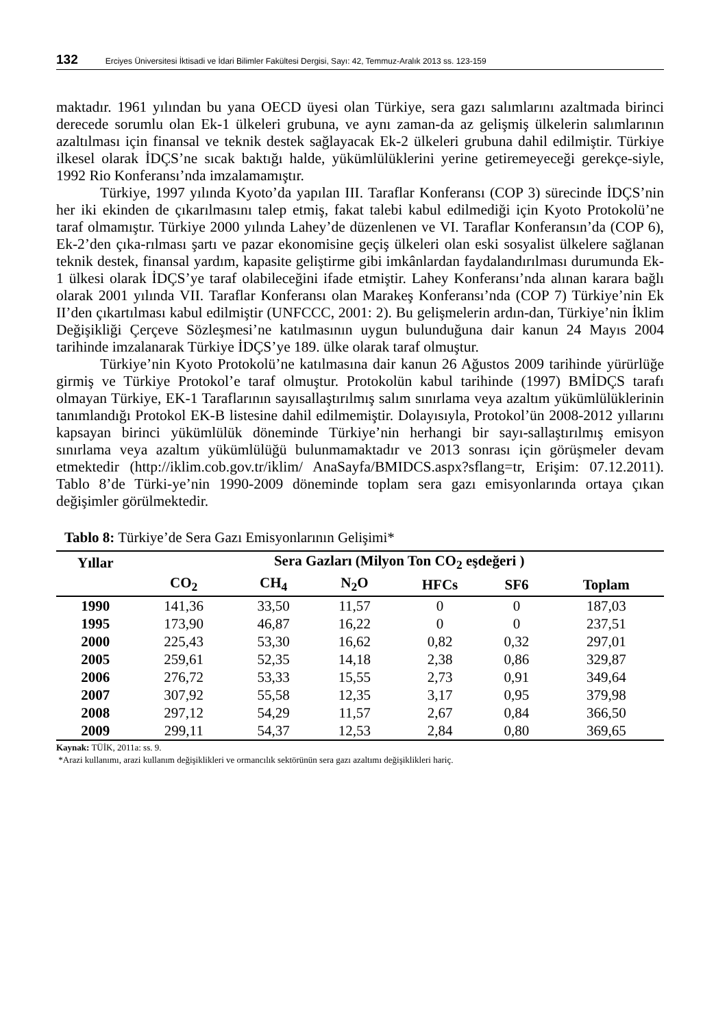132 Erciyes Üniversitesi İktisadi ve İdari Bilimler Fakültesi Dergisi, Sayı: 42, Temmuz-Aralık 2013 ss. 123-159
maktadır. 1961 yılından bu yana OECD üyesi olan Türkiye, sera gazı salımlarını azaltmada birinci derecede sorumlu olan Ek-1 ülkeleri grubuna, ve aynı zaman-da az gelişmiş ülkelerin salımlarının azaltılması için finansal ve teknik destek sağlayacak Ek-2 ülkeleri grubuna dahil edilmiştir. Türkiye ilkesel olarak İDÇS’ne sıcak baktığı halde, yükümlülüklerini yerine getiremeyeceği gerekçe-siyle, 1992 Rio Konferansı’nda imzalamamıştır.
Türkiye, 1997 yılında Kyoto’da yapılan III. Taraflar Konferansı (COP 3) sürecinde İDÇS’nin her iki ekinden de çıkarılmasını talep etmiş, fakat talebi kabul edilmediği için Kyoto Protokolü’ne taraf olmamıştır. Türkiye 2000 yılında Lahey’de düzenlenen ve VI. Taraflar Konferansın’da (COP 6), Ek-2’den çıka-rılması şartı ve pazar ekonomisine geçiş ülkeleri olan eski sosyalist ülkelere sağlanan teknik destek, finansal yardım, kapasite geliştirme gibi imkânlardan faydalandırılması durumunda Ek-1 ülkesi olarak İDÇS’ye taraf olabileceğini ifade etmiştir. Lahey Konferansı’nda alınan karara bağlı olarak 2001 yılında VII. Taraflar Konferansı olan Marakeş Konferansı’nda (COP 7) Türkiye’nin Ek II’den çıkartılması kabul edilmiştir (UNFCCC, 2001: 2). Bu gelişmelerin ardın-dan, Türkiye’nin İklim Değişikliği Çerçeve Sözleşmesi’ne katılmasının uygun bulunduğuna dair kanun 24 Mayıs 2004 tarihinde imzalanarak Türkiye İDÇS’ye 189. ülke olarak taraf olmuştur.
Türkiye’nin Kyoto Protokolü’ne katılmasına dair kanun 26 Ağustos 2009 tarihinde yürürlüğe girmiş ve Türkiye Protokol’e taraf olmuştur. Protokolün kabul tarihinde (1997) BMİDÇS tarafı olmayan Türkiye, EK-1 Taraflarının sayısallaştırılmış salım sınırlama veya azaltım yükümlülüklerinin tanımlandığı Protokol EK-B listesine dahil edilmemiştir. Dolayısıyla, Protokol’ün 2008-2012 yıllarını kapsayan birinci yükümlülük döneminde Türkiye’nin herhangi bir sayı-sallaştırılmış emisyon sınırlama veya azaltım yükümlülüğü bulunmamaktadır ve 2013 sonrası için görüşmeler devam etmektedir (http://iklim.cob.gov.tr/iklim/ AnaSayfa/BMIDCS.aspx?sflang=tr, Erişim: 07.12.2011). Tablo 8’de Türki-ye’nin 1990-2009 döneminde toplam sera gazı emisyonlarında ortaya çıkan değişimler görülmektedir.
Tablo 8: Türkiye’de Sera Gazı Emisyonlarının Gelişimi*
| Yıllar | Sera Gazları (Milyon Ton CO<sub>2</sub> eşdeğeri ) | | | | | |
| --- | --- | --- | --- | --- | --- | --- |
| | CO<sub>2</sub> | CH<sub>4</sub> | N<sub>2</sub>O | HFCs | SF6 | Toplam |
| 1990 | 141,36 | 33,50 | 11,57 | 0 | 0 | 187,03 |
| 1995 | 173,90 | 46,87 | 16,22 | 0 | 0 | 237,51 |
| 2000 | 225,43 | 53,30 | 16,62 | 0,82 | 0,32 | 297,01 |
| 2005 | 259,61 | 52,35 | 14,18 | 2,38 | 0,86 | 329,87 |
| 2006 | 276,72 | 53,33 | 15,55 | 2,73 | 0,91 | 349,64 |
| 2007 | 307,92 | 55,58 | 12,35 | 3,17 | 0,95 | 379,98 |
| 2008 | 297,12 | 54,29 | 11,57 | 2,67 | 0,84 | 366,50 |
| 2009 | 299,11 | 54,37 | 12,53 | 2,84 | 0,80 | 369,65 |
Kaynak: TÜİK, 2011a: ss. 9.
*Arazi kullanımı, arazi kullanım değişiklikleri ve ormancılık sektörünün sera gazı azaltımı değişiklikleri hariç.